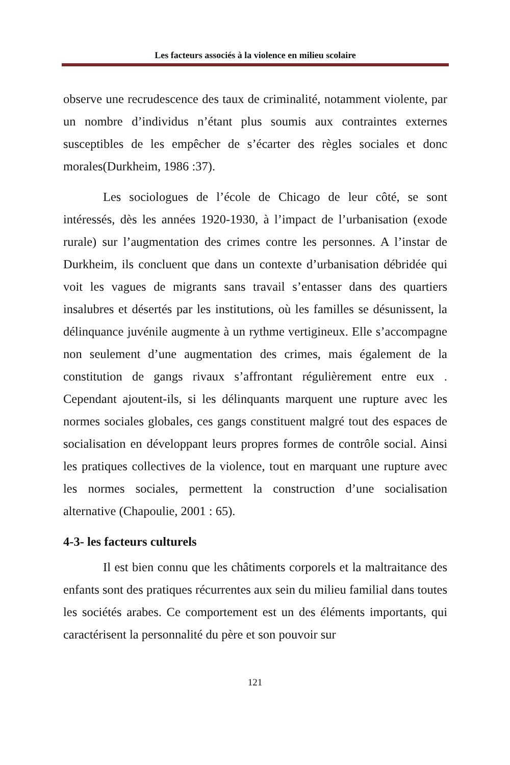Les facteurs associés à la violence en milieu scolaire
observe une recrudescence des taux de criminalité, notamment violente, par un nombre d’individus n’étant plus soumis aux contraintes externes susceptibles de les empêcher de s’écarter des règles sociales et donc morales(Durkheim, 1986 :37).
Les sociologues de l’école de Chicago de leur côté, se sont intéressés, dès les années 1920-1930, à l’impact de l’urbanisation (exode rurale) sur l’augmentation des crimes contre les personnes. A l’instar de Durkheim, ils concluent que dans un contexte d’urbanisation débridée qui voit les vagues de migrants sans travail s’entasser dans des quartiers insalubres et désertés par les institutions, où les familles se désunissent, la délinquance juvénile augmente à un rythme vertigineux. Elle s’accompagne non seulement d’une augmentation des crimes, mais également de la constitution de gangs rivaux s’affrontant régulièrement entre eux . Cependant ajoutent-ils, si les délinquants marquent une rupture avec les normes sociales globales, ces gangs constituent malgré tout des espaces de socialisation en développant leurs propres formes de contrôle social. Ainsi les pratiques collectives de la violence, tout en marquant une rupture avec les normes sociales, permettent la construction d’une socialisation alternative (Chapoulie, 2001 : 65).
4-3- les facteurs culturels
Il est bien connu que les châtiments corporels et la maltraitance des enfants sont des pratiques récurrentes aux sein du milieu familial dans toutes les sociétés arabes. Ce comportement est un des éléments importants, qui caractérisent la personnalité du père et son pouvoir sur
121